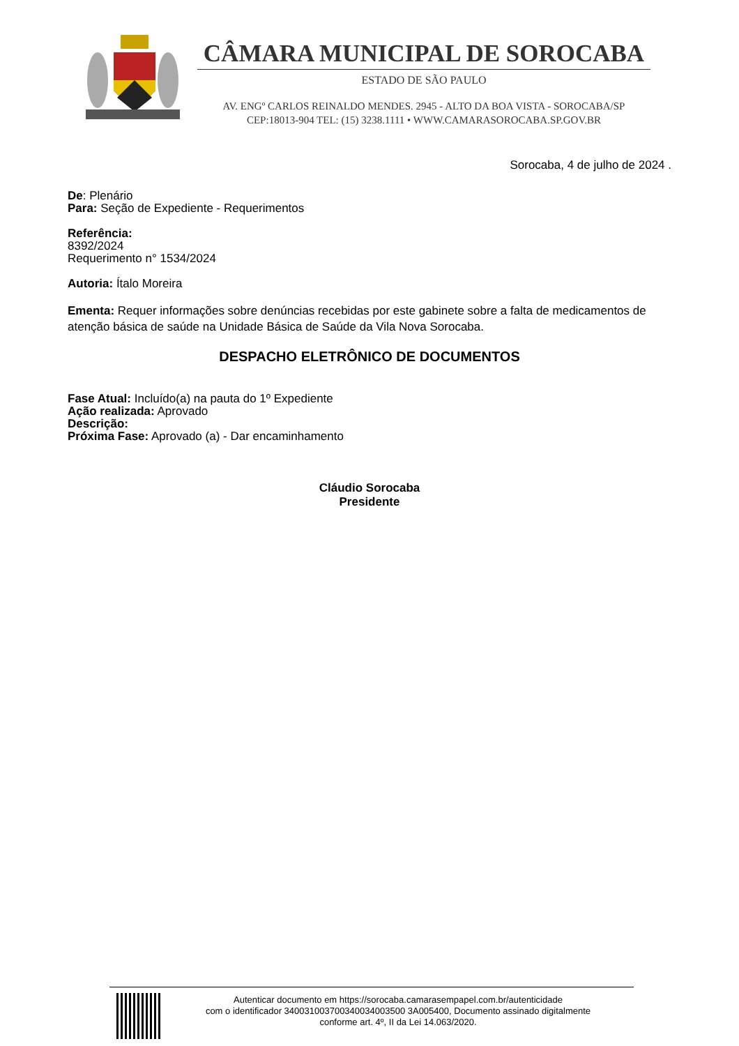CÂMARA MUNICIPAL DE SOROCABA
ESTADO DE SÃO PAULO
AV. ENGº CARLOS REINALDO MENDES. 2945 - ALTO DA BOA VISTA - SOROCABA/SP
CEP:18013-904 TEL: (15) 3238.1111 • WWW.CAMARASOROCABA.SP.GOV.BR
Sorocaba, 4 de julho de 2024 .
De: Plenário
Para: Seção de Expediente - Requerimentos
Referência:
8392/2024
Requerimento n° 1534/2024
Autoria: Ítalo Moreira
Ementa: Requer informações sobre denúncias recebidas por este gabinete sobre a falta de medicamentos de atenção básica de saúde na Unidade Básica de Saúde da Vila Nova Sorocaba.
DESPACHO ELETRÔNICO DE DOCUMENTOS
Fase Atual: Incluído(a) na pauta do 1º Expediente
Ação realizada: Aprovado
Descrição:
Próxima Fase: Aprovado (a) - Dar encaminhamento
Cláudio Sorocaba
Presidente
Autenticar documento em https://sorocaba.camarasempapel.com.br/autenticidade
com o identificador 340031003700340034003500 3A005400, Documento assinado digitalmente
conforme art. 4º, II da Lei 14.063/2020.